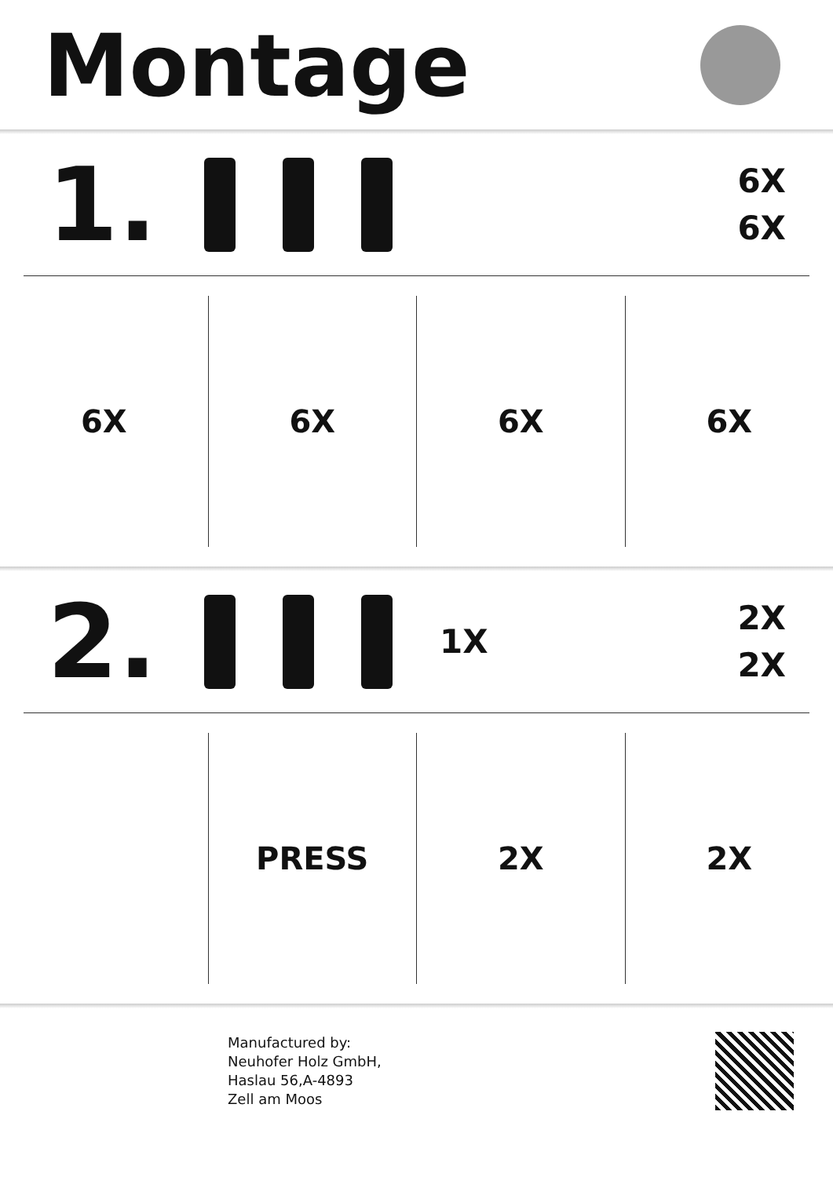Montage
1.
6X
6X
6X 6X 6X 6X
2.
1X
2X
2X
PRESS 2X 2X
Manufactured by:
Neuhofer Holz GmbH,
Haslau 56,A-4893
Zell am Moos